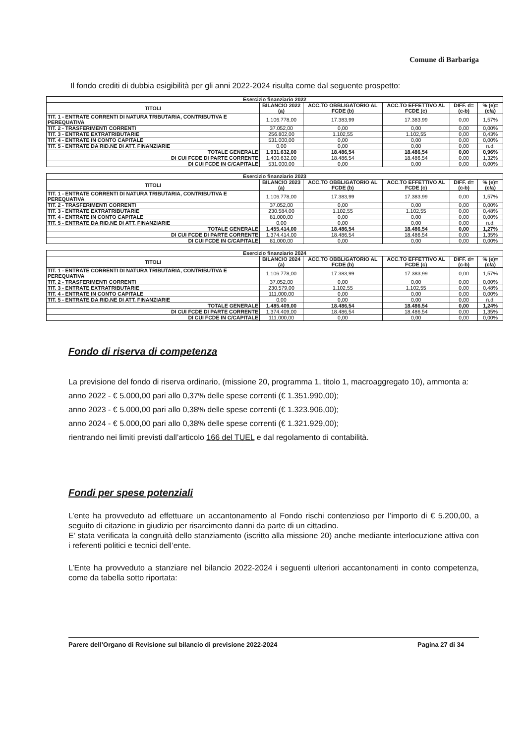Comune di Barbariga
Il fondo crediti di dubbia esigibilità per gli anni 2022-2024 risulta come dal seguente prospetto:
| Esercizio finanziario 2022 | | | | | |
| --- | --- | --- | --- | --- | --- |
| TITOLI | BILANCIO 2022 (a) | ACC.TO OBBLIGATORIO AL FCDE (b) | ACC.TO EFFETTIVO AL FCDE (c) | DIFF. d=(c-b) | % (e)=(c/a) |
| TIT. 1 - ENTRATE CORRENTI DI NATURA TRIBUTARIA, CONTRIBUTIVA E PEREQUATIVA | 1.106.778,00 | 17.383,99 | 17.383,99 | 0,00 | 1,57% |
| TIT. 2 - TRASFERIMENTI CORRENTI | 37.052,00 | 0,00 | 0,00 | 0,00 | 0,00% |
| TIT. 3 - ENTRATE EXTRATRIBUTARIE | 256.802,00 | 1.102,55 | 1.102,55 | 0,00 | 0,43% |
| TIT. 4 - ENTRATE IN CONTO CAPITALE | 531.000,00 | 0,00 | 0,00 | 0,00 | 0,00% |
| TIT. 5 - ENTRATE DA RID.NE DI ATT. FINANZIARIE | 0,00 | 0,00 | 0,00 | 0,00 | n.d. |
| TOTALE GENERALE | 1.931.632,00 | 18.486,54 | 18.486,54 | 0,00 | 0,96% |
| DI CUI FCDE DI PARTE CORRENTE | 1.400.632,00 | 18.486,54 | 18.486,54 | 0,00 | 1,32% |
| DI CUI FCDE IN C/CAPITALE | 531.000,00 | 0,00 | 0,00 | 0,00 | 0,00% |
| Esercizio finanziario 2023 | | | | | |
| --- | --- | --- | --- | --- | --- |
| TITOLI | BILANCIO 2023 (a) | ACC.TO OBBLIGATORIO AL FCDE (b) | ACC.TO EFFETTIVO AL FCDE (c) | DIFF. d=(c-b) | % (e)=(c/a) |
| TIT. 1 - ENTRATE CORRENTI DI NATURA TRIBUTARIA, CONTRIBUTIVA E PEREQUATIVA | 1.106.778,00 | 17.383,99 | 17.383,99 | 0,00 | 1,57% |
| TIT. 2 - TRASFERIMENTI CORRENTI | 37.052,00 | 0,00 | 0,00 | 0,00 | 0,00% |
| TIT. 3 - ENTRATE EXTRATRIBUTARIE | 230.584,00 | 1.102,55 | 1.102,55 | 0,00 | 0,48% |
| TIT. 4 - ENTRATE IN CONTO CAPITALE | 81.000,00 | 0,00 | 0,00 | 0,00 | 0,00% |
| TIT. 5 - ENTRATE DA RID.NE DI ATT. FINANZIARIE | 0,00 | 0,00 | 0,00 | 0,00 | n.d. |
| TOTALE GENERALE | 1.455.414,00 | 18.486,54 | 18.486,54 | 0,00 | 1,27% |
| DI CUI FCDE DI PARTE CORRENTE | 1.374.414,00 | 18.486,54 | 18.486,54 | 0,00 | 1,35% |
| DI CUI FCDE IN C/CAPITALE | 81.000,00 | 0,00 | 0,00 | 0,00 | 0,00% |
| Esercizio finanziario 2024 | | | | | |
| --- | --- | --- | --- | --- | --- |
| TITOLI | BILANCIO 2024 (a) | ACC.TO OBBLIGATORIO AL FCDE (b) | ACC.TO EFFETTIVO AL FCDE (c) | DIFF. d=(c-b) | % (e)=(c/a) |
| TIT. 1 - ENTRATE CORRENTI DI NATURA TRIBUTARIA, CONTRIBUTIVA E PEREQUATIVA | 1.106.778,00 | 17.383,99 | 17.383,99 | 0,00 | 1,57% |
| TIT. 2 - TRASFERIMENTI CORRENTI | 37.052,00 | 0,00 | 0,00 | 0,00 | 0,00% |
| TIT. 3 - ENTRATE EXTRATRIBUTARIE | 230.579,00 | 1.102,55 | 1.102,55 | 0,00 | 0,48% |
| TIT. 4 - ENTRATE IN CONTO CAPITALE | 111.000,00 | 0,00 | 0,00 | 0,00 | 0,00% |
| TIT. 5 - ENTRATE DA RID.NE DI ATT. FINANZIARIE | 0,00 | 0,00 | 0,00 | 0,00 | n.d. |
| TOTALE GENERALE | 1.485.409,00 | 18.486,54 | 18.486,54 | 0,00 | 1,24% |
| DI CUI FCDE DI PARTE CORRENTE | 1.374.409,00 | 18.486,54 | 18.486,54 | 0,00 | 1,35% |
| DI CUI FCDE IN C/CAPITALE | 111.000,00 | 0,00 | 0,00 | 0,00 | 0,00% |
Fondo di riserva di competenza
La previsione del fondo di riserva ordinario, (missione 20, programma 1, titolo 1, macroaggregato 10), ammonta a:
anno 2022 - € 5.000,00 pari allo 0,37% delle spese correnti (€ 1.351.990,00);
anno 2023 - € 5.000,00 pari allo 0,38% delle spese correnti (€ 1.323.906,00);
anno 2024 - € 5.000,00 pari allo 0,38% delle spese correnti (€ 1.321.929,00);
rientrando nei limiti previsti dall’articolo 166 del TUEL e dal regolamento di contabilità.
Fondi per spese potenziali
L’ente ha provveduto ad effettuare un accantonamento al Fondo rischi contenzioso per l’importo di € 5.200,00, a seguito di citazione in giudizio per risarcimento danni da parte di un cittadino.
E’ stata verificata la congruità dello stanziamento (iscritto alla missione 20) anche mediante interlocuzione attiva con i referenti politici e tecnici dell’ente.
L’Ente ha provveduto a stanziare nel bilancio 2022-2024 i seguenti ulteriori accantonamenti in conto competenza, come da tabella sotto riportata:
Parere dell’Organo di Revisione sul bilancio di previsione 2022-2024 Pagina 27 di 34